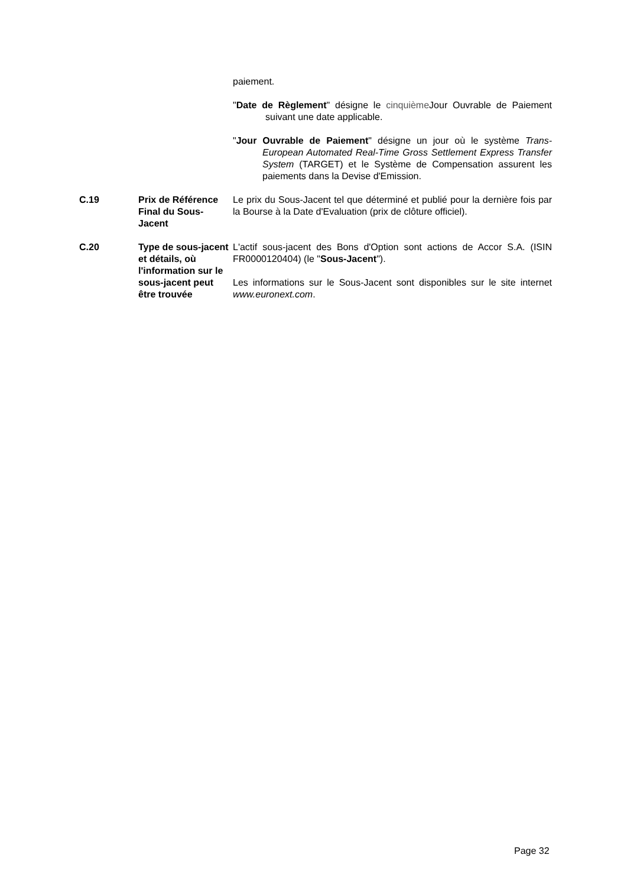paiement.
"Date de Règlement" désigne le cinquième Jour Ouvrable de Paiement suivant une date applicable.
"Jour Ouvrable de Paiement" désigne un jour où le système Trans-European Automated Real-Time Gross Settlement Express Transfer System (TARGET) et le Système de Compensation assurent les paiements dans la Devise d'Emission.
| C.19 | Prix de Référence Final du Sous-Jacent | Le prix du Sous-Jacent tel que déterminé et publié pour la dernière fois par la Bourse à la Date d'Evaluation (prix de clôture officiel). |
| C.20 | Type de sous-jacent et détails, où l'information sur le sous-jacent peut être trouvée | L'actif sous-jacent des Bons d'Option sont actions de Accor S.A. (ISIN FR0000120404) (le " Sous-Jacent "). Les informations sur le Sous-Jacent sont disponibles sur le site internet www.euronext.com . |
Page 32